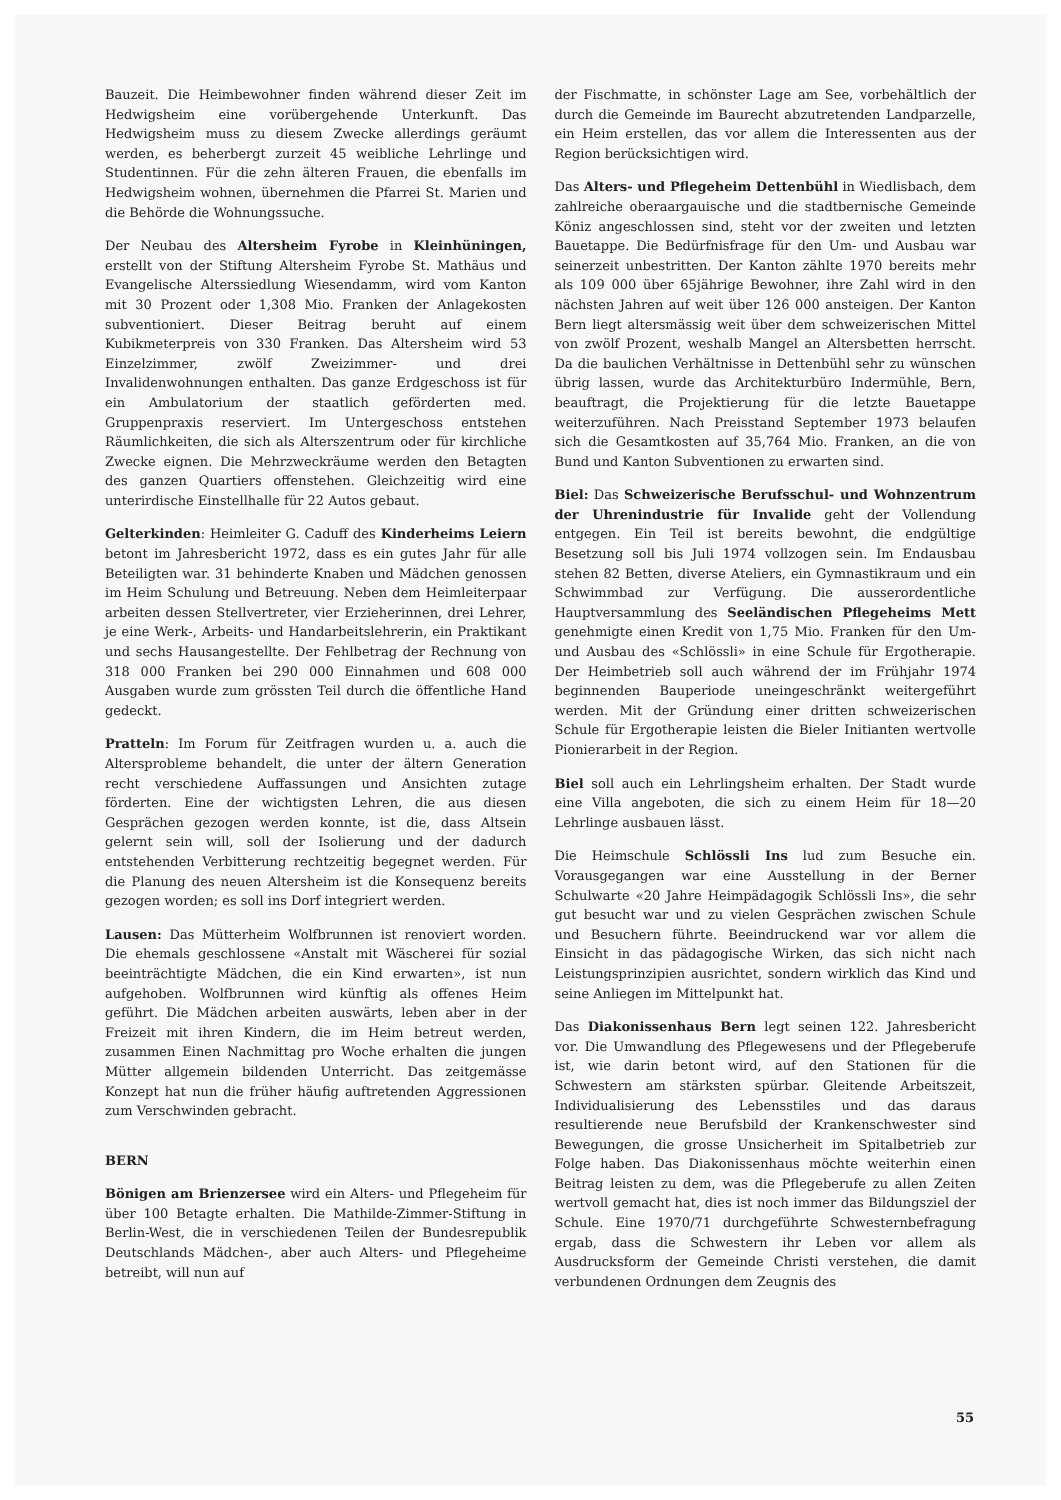Bauzeit. Die Heimbewohner finden während dieser Zeit im Hedwigsheim eine vorübergehende Unterkunft. Das Hedwigsheim muss zu diesem Zwecke allerdings geräumt werden, es beherbergt zurzeit 45 weibliche Lehrlinge und Studentinnen. Für die zehn älteren Frauen, die ebenfalls im Hedwigsheim wohnen, übernehmen die Pfarrei St. Marien und die Behörde die Wohnungssuche.
Der Neubau des Altersheim Fyrobe in Kleinhüningen, erstellt von der Stiftung Altersheim Fyrobe St. Mathäus und Evangelische Alterssiedlung Wiesendamm, wird vom Kanton mit 30 Prozent oder 1,308 Mio. Franken der Anlagekosten subventioniert. Dieser Beitrag beruht auf einem Kubikmeterpreis von 330 Franken. Das Altersheim wird 53 Einzelzimmer, zwölf Zweizimmer- und drei Invalidenwohnungen enthalten. Das ganze Erdgeschoss ist für ein Ambulatorium der staatlich geförderten med. Gruppenpraxis reserviert. Im Untergeschoss entstehen Räumlichkeiten, die sich als Alterszentrum oder für kirchliche Zwecke eignen. Die Mehrzweckräume werden den Betagten des ganzen Quartiers offenstehen. Gleichzeitig wird eine unterirdische Einstellhalle für 22 Autos gebaut.
Gelterkinden: Heimleiter G. Caduff des Kinderheims Leiern betont im Jahresbericht 1972, dass es ein gutes Jahr für alle Beteiligten war. 31 behinderte Knaben und Mädchen genossen im Heim Schulung und Betreuung. Neben dem Heimleiterpaar arbeiten dessen Stellvertreter, vier Erzieherinnen, drei Lehrer, je eine Werk-, Arbeits- und Handarbeitslehrerin, ein Praktikant und sechs Hausangestellte. Der Fehlbetrag der Rechnung von 318 000 Franken bei 290 000 Einnahmen und 608 000 Ausgaben wurde zum grössten Teil durch die öffentliche Hand gedeckt.
Pratteln: Im Forum für Zeitfragen wurden u. a. auch die Altersprobleme behandelt, die unter der ältern Generation recht verschiedene Auffassungen und Ansichten zutage förderten. Eine der wichtigsten Lehren, die aus diesen Gesprächen gezogen werden konnte, ist die, dass Altsein gelernt sein will, soll der Isolierung und der dadurch entstehenden Verbitterung rechtzeitig begegnet werden. Für die Planung des neuen Altersheim ist die Konsequenz bereits gezogen worden; es soll ins Dorf integriert werden.
Lausen: Das Mütterheim Wolfbrunnen ist renoviert worden. Die ehemals geschlossene «Anstalt mit Wäscherei für sozial beeinträchtigte Mädchen, die ein Kind erwarten», ist nun aufgehoben. Wolfbrunnen wird künftig als offenes Heim geführt. Die Mädchen arbeiten auswärts, leben aber in der Freizeit mit ihren Kindern, die im Heim betreut werden, zusammen Einen Nachmittag pro Woche erhalten die jungen Mütter allgemein bildenden Unterricht. Das zeitgemässe Konzept hat nun die früher häufig auftretenden Aggressionen zum Verschwinden gebracht.
BERN
Bönigen am Brienzersee wird ein Alters- und Pflegeheim für über 100 Betagte erhalten. Die Mathilde-Zimmer-Stiftung in Berlin-West, die in verschiedenen Teilen der Bundesrepublik Deutschlands Mädchen-, aber auch Alters- und Pflegeheime betreibt, will nun auf
der Fischmatte, in schönster Lage am See, vorbehältlich der durch die Gemeinde im Baurecht abzutretenden Landparzelle, ein Heim erstellen, das vor allem die Interessenten aus der Region berücksichtigen wird.
Das Alters- und Pflegeheim Dettenbühl in Wiedlisbach, dem zahlreiche oberaargauische und die stadtbernische Gemeinde Köniz angeschlossen sind, steht vor der zweiten und letzten Bauetappe. Die Bedürfnisfrage für den Um- und Ausbau war seinerzeit unbestritten. Der Kanton zählte 1970 bereits mehr als 109 000 über 65jährige Bewohner, ihre Zahl wird in den nächsten Jahren auf weit über 126 000 ansteigen. Der Kanton Bern liegt altersmässig weit über dem schweizerischen Mittel von zwölf Prozent, weshalb Mangel an Altersbetten herrscht. Da die baulichen Verhältnisse in Dettenbühl sehr zu wünschen übrig lassen, wurde das Architekturbüro Indermühle, Bern, beauftragt, die Projektierung für die letzte Bauetappe weiterzuführen. Nach Preisstand September 1973 belaufen sich die Gesamtkosten auf 35,764 Mio. Franken, an die von Bund und Kanton Subventionen zu erwarten sind.
Biel: Das Schweizerische Berufsschul- und Wohnzentrum der Uhrenindustrie für Invalide geht der Vollendung entgegen. Ein Teil ist bereits bewohnt, die endgültige Besetzung soll bis Juli 1974 vollzogen sein. Im Endausbau stehen 82 Betten, diverse Ateliers, ein Gymnastikraum und ein Schwimmbad zur Verfügung. Die ausserordentliche Hauptversammlung des Seeländischen Pflegeheims Mett genehmigte einen Kredit von 1,75 Mio. Franken für den Um- und Ausbau des «Schlössli» in eine Schule für Ergotherapie. Der Heimbetrieb soll auch während der im Frühjahr 1974 beginnenden Bauperiode uneingeschränkt weitergeführt werden. Mit der Gründung einer dritten schweizerischen Schule für Ergotherapie leisten die Bieler Initianten wertvolle Pionierarbeit in der Region.
Biel soll auch ein Lehrlingsheim erhalten. Der Stadt wurde eine Villa angeboten, die sich zu einem Heim für 18—20 Lehrlinge ausbauen lässt.
Die Heimschule Schlössli Ins lud zum Besuche ein. Vorausgegangen war eine Ausstellung in der Berner Schulwarte «20 Jahre Heimpädagogik Schlössli Ins», die sehr gut besucht war und zu vielen Gesprächen zwischen Schule und Besuchern führte. Beeindruckend war vor allem die Einsicht in das pädagogische Wirken, das sich nicht nach Leistungsprinzipien ausrichtet, sondern wirklich das Kind und seine Anliegen im Mittelpunkt hat.
Das Diakonissenhaus Bern legt seinen 122. Jahresbericht vor. Die Umwandlung des Pflegewesens und der Pflegeberufe ist, wie darin betont wird, auf den Stationen für die Schwestern am stärksten spürbar. Gleitende Arbeitszeit, Individualisierung des Lebensstiles und das daraus resultierende neue Berufsbild der Krankenschwester sind Bewegungen, die grosse Unsicherheit im Spitalbetrieb zur Folge haben. Das Diakonissenhaus möchte weiterhin einen Beitrag leisten zu dem, was die Pflegeberufe zu allen Zeiten wertvoll gemacht hat, dies ist noch immer das Bildungsziel der Schule. Eine 1970/71 durchgeführte Schwesternbefragung ergab, dass die Schwestern ihr Leben vor allem als Ausdrucksform der Gemeinde Christi verstehen, die damit verbundenen Ordnungen dem Zeugnis des
55